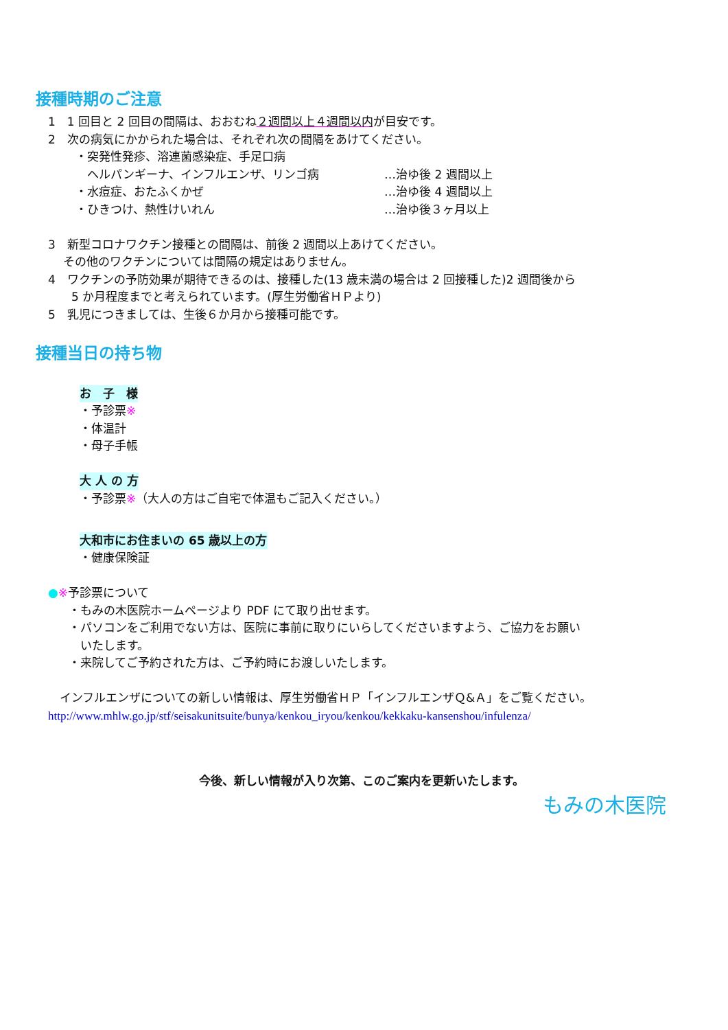接種時期のご注意
1　1 回目と 2 回目の間隔は、おおむね２週間以上４週間以内が目安です。
2　次の病気にかかられた場合は、それぞれ次の間隔をあけてください。
・突発性発疹、溶連菌感染症、手足口病
　ヘルパンギーナ、インフルエンザ、リンゴ病 …治ゆ後 2 週間以上
・水痘症、おたふくかぜ …治ゆ後 4 週間以上
・ひきつけ、熱性けいれん …治ゆ後３ヶ月以上
3　新型コロナワクチン接種との間隔は、前後 2 週間以上あけてください。
　 その他のワクチンについては間隔の規定はありません。
4　ワクチンの予防効果が期待できるのは、接種した(13 歳未満の場合は 2 回接種した)2 週間後から
　　5 か月程度までと考えられています。(厚生労働省ＨＰより)
5　乳児につきましては、生後６か月から接種可能です。
接種当日の持ち物
お　子　様
・予診票※
・体温計
・母子手帳
大 人 の 方
・予診票※（大人の方はご自宅で体温もご記入ください。）
大和市にお住まいの 65 歳以上の方
・健康保険証
●※予診票について
・もみの木医院ホームページより PDF にて取り出せます。
・パソコンをご利用でない方は、医院に事前に取りにいらしてくださいますよう、ご協力をお願い
　いたします。
・来院してご予約された方は、ご予約時にお渡しいたします。
　インフルエンザについての新しい情報は、厚生労働省ＨＰ「インフルエンザＱ&Ａ」をご覧ください。
http://www.mhlw.go.jp/stf/seisakunitsuite/bunya/kenkou_iryou/kenkou/kekkaku-kansenshou/infulenza/
今後、新しい情報が入り次第、このご案内を更新いたします。
もみの木医院